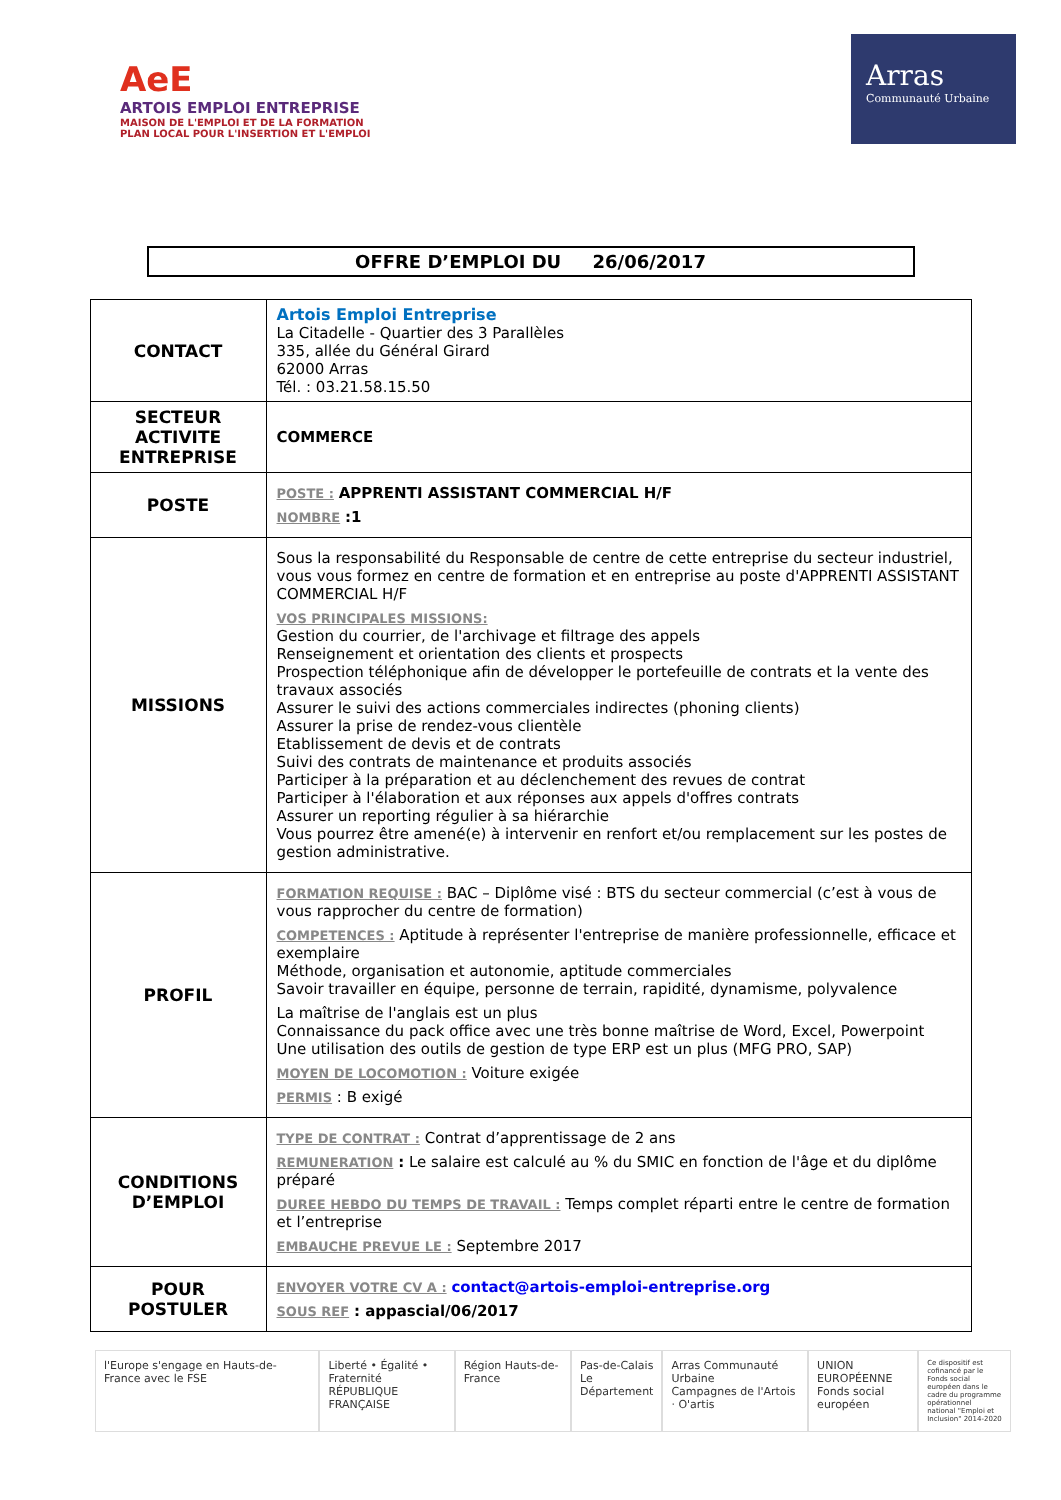AeE
ARTOIS EMPLOI ENTREPRISE
MAISON DE L'EMPLOI ET DE LA FORMATION
PLAN LOCAL POUR L'INSERTION ET L'EMPLOI
Arras
Communauté Urbaine
OFFRE D’EMPLOI DU 26/06/2017
| CONTACT | Artois Emploi Entreprise La Citadelle - Quartier des 3 Parallèles 335, allée du Général Girard 62000 Arras Tél. : 03.21.58.15.50 |
| SECTEUR ACTIVITE ENTREPRISE | COMMERCE |
| POSTE | POSTE : APPRENTI ASSISTANT COMMERCIAL H/F NOMBRE :1 |
| MISSIONS | Sous la responsabilité du Responsable de centre de cette entreprise du secteur industriel, vous vous formez en centre de formation et en entreprise au poste d'APPRENTI ASSISTANT COMMERCIAL H/F VOS PRINCIPALES MISSIONS: Gestion du courrier, de l'archivage et filtrage des appels Renseignement et orientation des clients et prospects Prospection téléphonique afin de développer le portefeuille de contrats et la vente des travaux associés Assurer le suivi des actions commerciales indirectes (phoning clients) Assurer la prise de rendez-vous clientèle Etablissement de devis et de contrats Suivi des contrats de maintenance et produits associés Participer à la préparation et au déclenchement des revues de contrat Participer à l'élaboration et aux réponses aux appels d'offres contrats Assurer un reporting régulier à sa hiérarchie Vous pourrez être amené(e) à intervenir en renfort et/ou remplacement sur les postes de gestion administrative. |
| PROFIL | FORMATION REQUISE : BAC – Diplôme visé : BTS du secteur commercial (c’est à vous de vous rapprocher du centre de formation) COMPETENCES : Aptitude à représenter l'entreprise de manière professionnelle, efficace et exemplaire Méthode, organisation et autonomie, aptitude commerciales Savoir travailler en équipe, personne de terrain, rapidité, dynamisme, polyvalence La maîtrise de l'anglais est un plus Connaissance du pack office avec une très bonne maîtrise de Word, Excel, Powerpoint Une utilisation des outils de gestion de type ERP est un plus (MFG PRO, SAP) MOYEN DE LOCOMOTION : Voiture exigée PERMIS : B exigé |
| CONDITIONS D’EMPLOI | TYPE DE CONTRAT : Contrat d’apprentissage de 2 ans REMUNERATION : Le salaire est calculé au % du SMIC en fonction de l'âge et du diplôme préparé DUREE HEBDO DU TEMPS DE TRAVAIL : Temps complet réparti entre le centre de formation et l’entreprise EMBAUCHE PREVUE LE : Septembre 2017 |
| POUR POSTULER | ENVOYER VOTRE CV A : contact@artois-emploi-entreprise.org SOUS REF : appascial/06/2017 |
l'Europe s'engage en Hauts-de-France avec le FSE
Liberté • Égalité • Fraternité
RÉPUBLIQUE FRANÇAISE
Région Hauts-de-France Pas-de-Calais
Le Département
Arras Communauté Urbaine
Campagnes de l'Artois · O'artis
UNION EUROPÉENNE
Fonds social européen
Ce dispositif est cofinancé par le Fonds social européen dans le cadre du programme opérationnel national "Emploi et Inclusion" 2014-2020